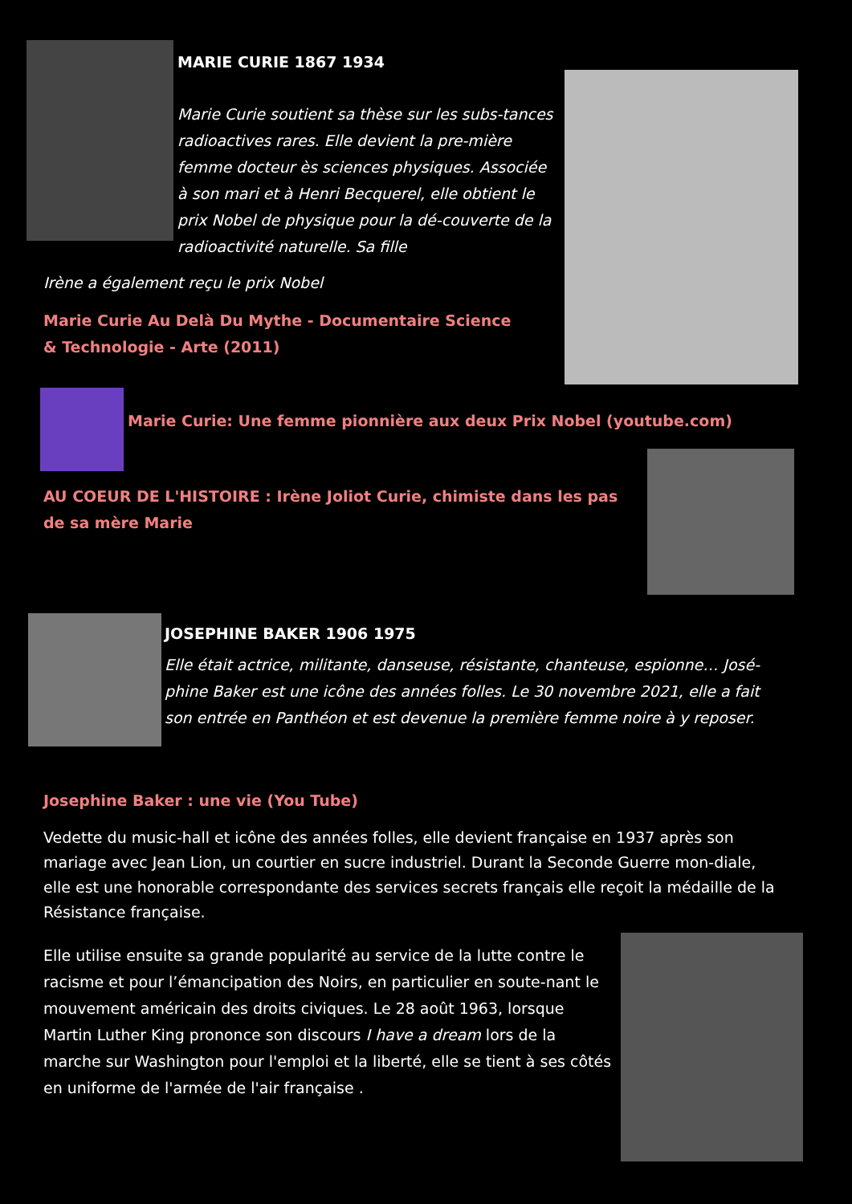MARIE CURIE 1867 1934
Marie Curie soutient sa thèse sur les subs-tances radioactives rares. Elle devient la pre-mière femme docteur ès sciences physiques. Associée à son mari et à Henri Becquerel, elle obtient le prix Nobel de physique pour la dé-couverte de la radioactivité naturelle. Sa fille
Irène a également reçu le prix Nobel
Marie Curie Au Delà Du Mythe - Documentaire Science & Technologie - Arte (2011)
Marie Curie: Une femme pionnière aux deux Prix Nobel (youtube.com)
AU COEUR DE L'HISTOIRE : Irène Joliot Curie, chimiste dans les pas de sa mère Marie
JOSEPHINE BAKER 1906 1975
Elle était actrice, militante, danseuse, résistante, chanteuse, espionne… José-phine Baker est une icône des années folles. Le 30 novembre 2021, elle a fait son entrée en Panthéon et est devenue la première femme noire à y reposer.
Josephine Baker : une vie (You Tube)
Vedette du music-hall et icône des années folles, elle devient française en 1937 après son mariage avec Jean Lion, un courtier en sucre industriel. Durant la Seconde Guerre mon-diale, elle est une honorable correspondante des services secrets français elle reçoit la médaille de la Résistance française.
Elle utilise ensuite sa grande popularité au service de la lutte contre le racisme et pour l’émancipation des Noirs, en particulier en soute-nant le mouvement américain des droits civiques. Le 28 août 1963, lorsque Martin Luther King prononce son discours I have a dream lors de la marche sur Washington pour l'emploi et la liberté, elle se tient à ses côtés en uniforme de l'armée de l'air française .